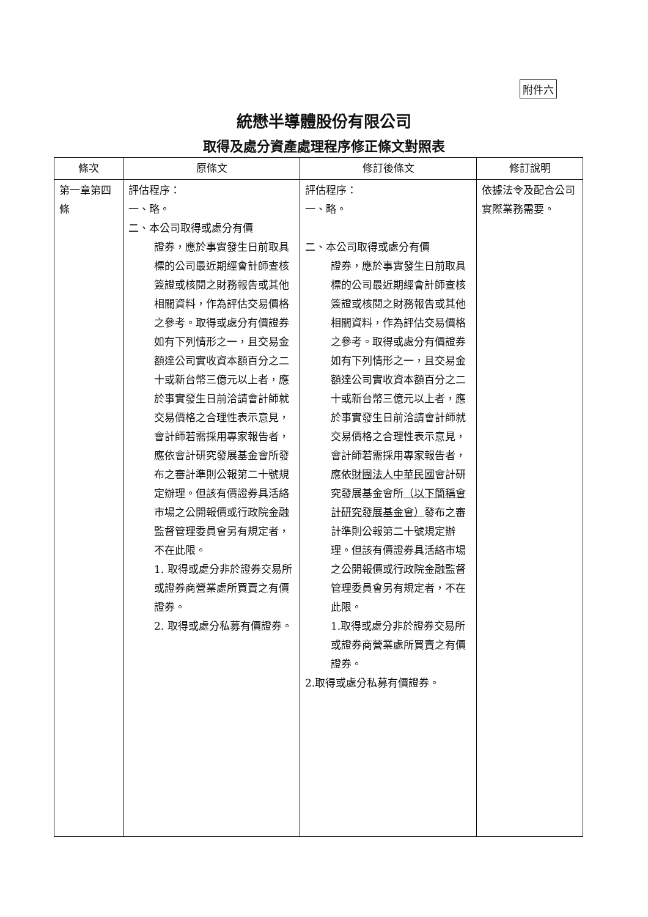附件六
統懋半導體股份有限公司
取得及處分資產處理程序修正條文對照表
| 條次 | 原條文 | 修訂後條文 | 修訂說明 |
| --- | --- | --- | --- |
| 第一章第四條 | 評估程序： 一、略。 二、 本公司取得或處分有價 證券，應於事實發生日前取具標的公司最近期經會計師查核簽證或核閱之財務報告或其他相關資料，作為評估交易價格之參考。取得或處分有價證券如有下列情形之一，且交易金額達公司實收資本額百分之二十或新台幣三億元以上者，應於事實發生日前洽請會計師就交易價格之合理性表示意見，會計師若需採用專家報告者，應依會計研究發展基金會所發布之審計準則公報第二十號規定辦理。但該有價證券具活絡市場之公開報價或行政院金融監督管理委員會另有規定者，不在此限。 1. 取得或處分非於證券交易所或證券商營業處所買賣之有價證券。 2. 取得或處分私募有價證券。 | 評估程序： 一、略。 二、本公司取得或處分有價 證券，應於事實發生日前取具標的公司最近期經會計師查核簽證或核閱之財務報告或其他相關資料，作為評估交易價格之參考。取得或處分有價證券如有下列情形之一，且交易金額達公司實收資本額百分之二十或新台幣三億元以上者，應於事實發生日前洽請會計師就交易價格之合理性表示意見，會計師若需採用專家報告者，應依 財團法人中華民國 會計研究發展基金會所 （以下簡稱會計研究發展基金會） 發布之審計準則公報第二十號規定辦理。但該有價證券具活絡市場之公開報價或行政院金融監督管理委員會另有規定者，不在此限。 1.取得或處分非於證券交易所或證券商營業處所買賣之有價證券。 2.取得或處分私募有價證券。 | 依據法令及配合公司實際業務需要。 |